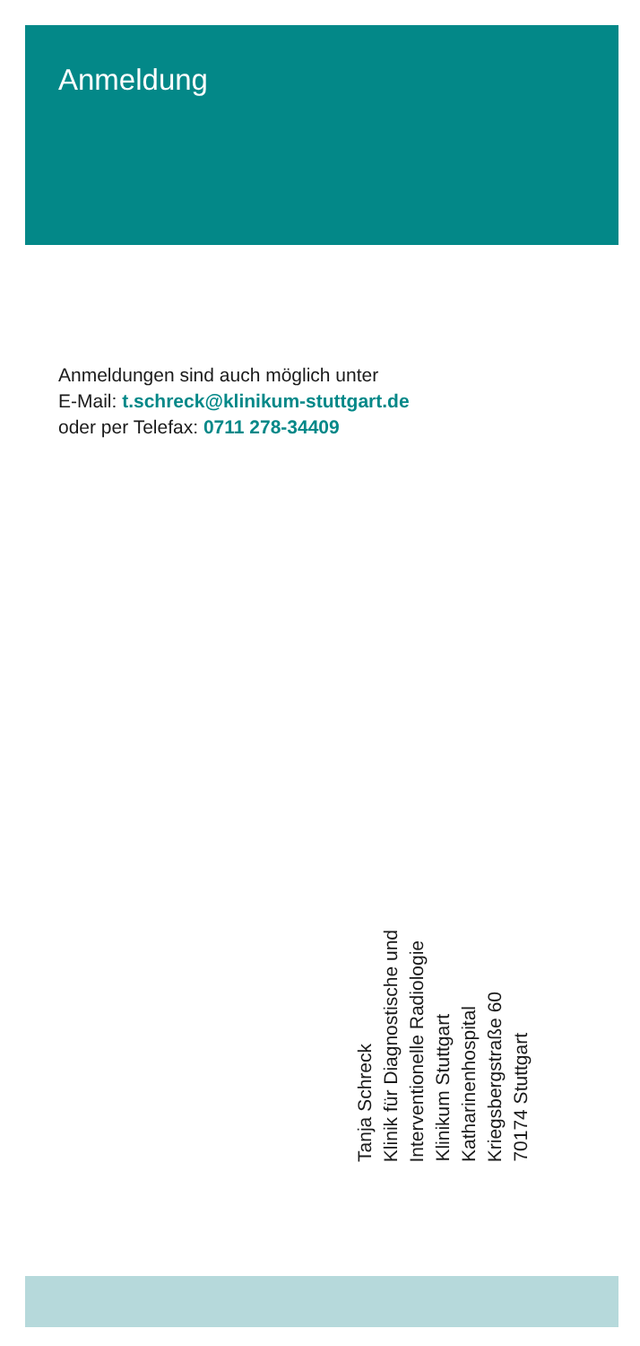Anmeldung
Anmeldungen sind auch möglich unter
E-Mail: t.schreck@klinikum-stuttgart.de
oder per Telefax: 0711 278-34409
Tanja Schreck
Klinik für Diagnostische und
Interventionelle Radiologie
Klinikum Stuttgart
Katharinenhospital
Kriegsbergstraße 60
70174 Stuttgart